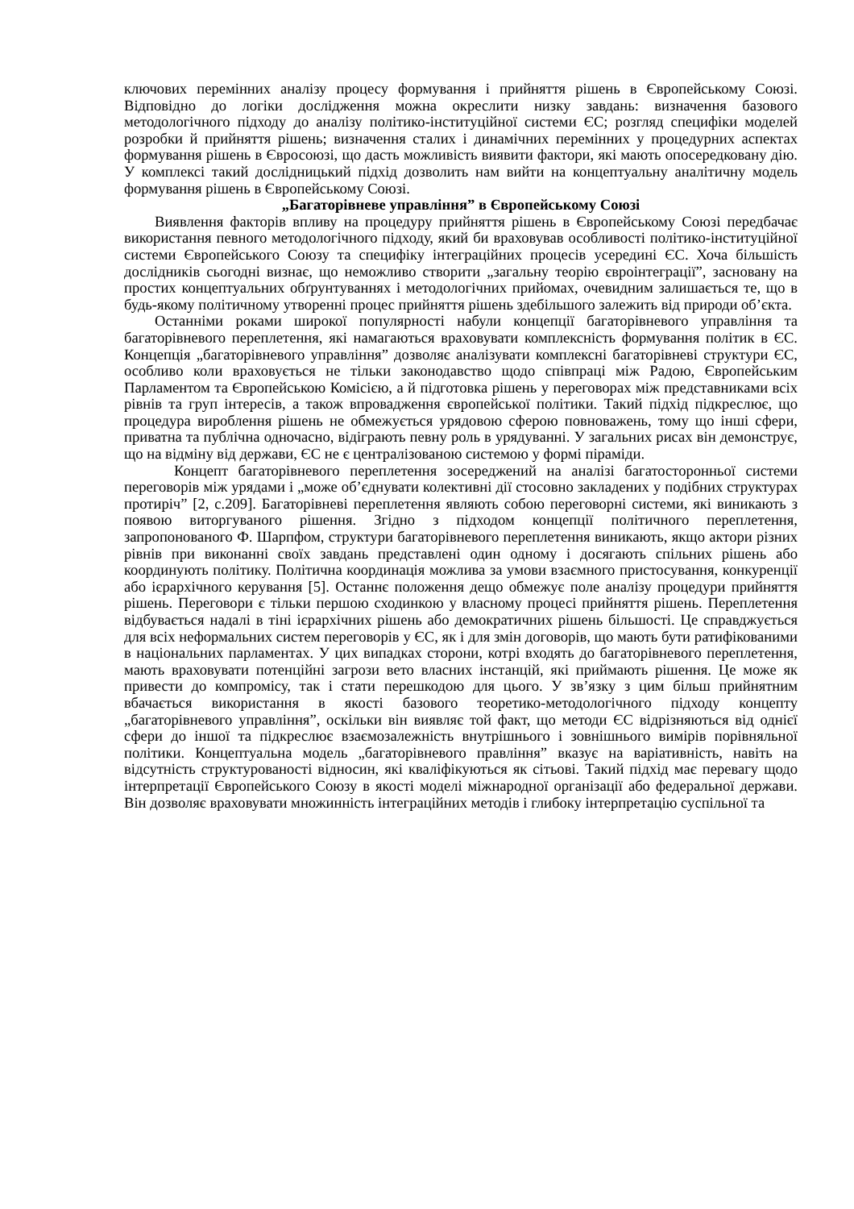ключових перемінних аналізу процесу формування і прийняття рішень в Європейському Союзі. Відповідно до логіки дослідження можна окреслити низку завдань: визначення базового методологічного підходу до аналізу політико-інституційної системи ЄС; розгляд специфіки моделей розробки й прийняття рішень; визначення сталих і динамічних перемінних у процедурних аспектах формування рішень в Євросоюзі, що дасть можливість виявити фактори, які мають опосередковану дію. У комплексі такий дослідницький підхід дозволить нам вийти на концептуальну аналітичну модель формування рішень в Європейському Союзі.
„Багаторівневе управління” в Європейському Союзі
Виявлення факторів впливу на процедуру прийняття рішень в Європейському Союзі передбачає використання певного методологічного підходу, який би враховував особливості політико-інституційної системи Європейського Союзу та специфіку інтеграційних процесів усередині ЄС. Хоча більшість дослідників сьогодні визнає, що неможливо створити „загальну теорію євроінтеграції”, засновану на простих концептуальних обґрунтуваннях і методологічних прийомах, очевидним залишається те, що в будь-якому політичному утворенні процес прийняття рішень здебільшого залежить від природи об’єкта.
Останніми роками широкої популярності набули концепції багаторівневого управління та багаторівневого переплетення, які намагаються враховувати комплексність формування політик в ЄС. Концепція „багаторівневого управління” дозволяє аналізувати комплексні багаторівневі структури ЄС, особливо коли враховується не тільки законодавство щодо співпраці між Радою, Європейським Парламентом та Європейською Комісією, а й підготовка рішень у переговорах між представниками всіх рівнів та груп інтересів, а також впровадження європейської політики. Такий підхід підкреслює, що процедура вироблення рішень не обмежується урядовою сферою повноважень, тому що інші сфери, приватна та публічна одночасно, відіграють певну роль в урядуванні. У загальних рисах він демонструє, що на відміну від держави, ЄС не є централізованою системою у формі піраміди.
Концепт багаторівневого переплетення зосереджений на аналізі багатосторонньої системи переговорів між урядами і „може об’єднувати колективні дії стосовно закладених у подібних структурах протиріч” [2, с.209]. Багаторівневі переплетення являють собою переговорні системи, які виникають з появою виторгуваного рішення. Згідно з підходом концепції політичного переплетення, запропонованого Ф. Шарпфом, структури багаторівневого переплетення виникають, якщо актори різних рівнів при виконанні своїх завдань представлені один одному і досягають спільних рішень або координують політику. Політична координація можлива за умови взаємного пристосування, конкуренції або ієрархічного керування [5]. Останнє положення дещо обмежує поле аналізу процедури прийняття рішень. Переговори є тільки першою сходинкою у власному процесі прийняття рішень. Переплетення відбувається надалі в тіні ієрархічних рішень або демократичних рішень більшості. Це справджується для всіх неформальних систем переговорів у ЄС, як і для змін договорів, що мають бути ратифікованими в національних парламентах. У цих випадках сторони, котрі входять до багаторівневого переплетення, мають враховувати потенційні загрози вето власних інстанцій, які приймають рішення. Це може як привести до компромісу, так і стати перешкодою для цього. У зв’язку з цим більш прийнятним вбачається використання в якості базового теоретико-методологічного підходу концепту „багаторівневого управління”, оскільки він виявляє той факт, що методи ЄС відрізняються від однієї сфери до іншої та підкреслює взаємозалежність внутрішнього і зовнішнього вимірів порівняльної політики. Концептуальна модель „багаторівневого правління” вказує на варіативність, навіть на відсутність структурованості відносин, які кваліфікуються як сітьові. Такий підхід має перевагу щодо інтерпретації Європейського Союзу в якості моделі міжнародної організації або федеральної держави. Він дозволяє враховувати множинність інтеграційних методів і глибоку інтерпретацію суспільної та